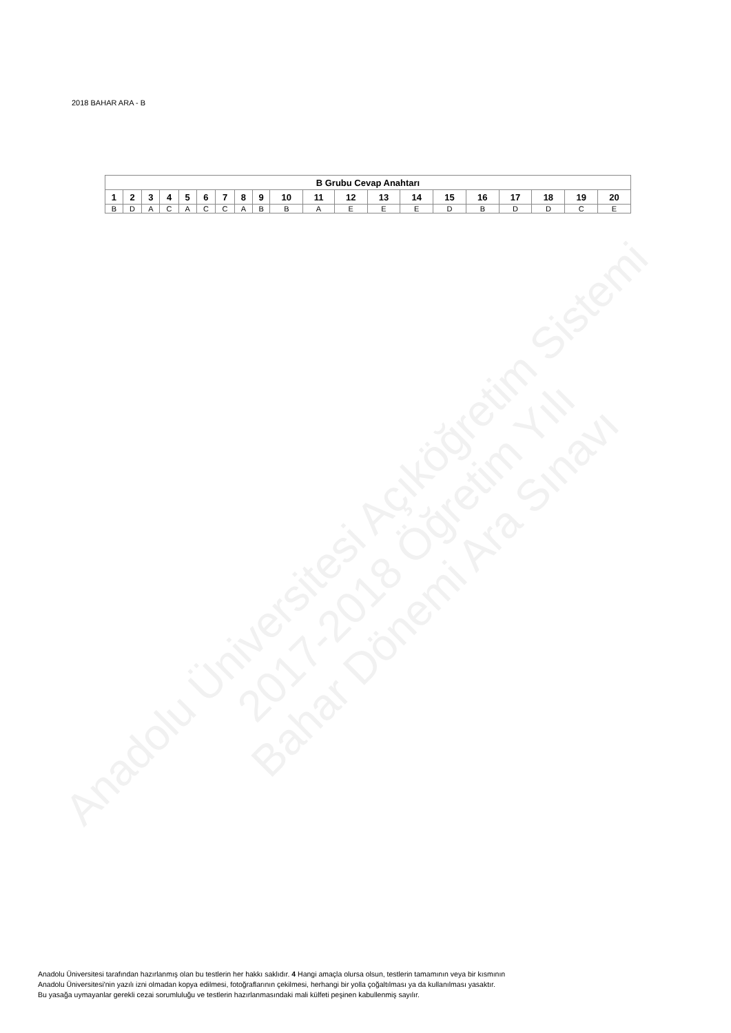Anadolu Üniversitesi Açıköğretim Sistemi
2017-2018 Öğretim Yılı
Bahar Dönemi Ara Sınavı
2018 BAHAR ARA - B
| B Grubu Cevap Anahtarı | | | | | | | | | | | | | | | | | | | |
| --- | --- | --- | --- | --- | --- | --- | --- | --- | --- | --- | --- | --- | --- | --- | --- | --- | --- | --- | --- |
| 1 | 2 | 3 | 4 | 5 | 6 | 7 | 8 | 9 | 10 | 11 | 12 | 13 | 14 | 15 | 16 | 17 | 18 | 19 | 20 |
| B | D | A | C | A | C | C | A | B | B | A | E | E | E | D | B | D | D | C | E |
Anadolu Üniversitesi tarafından hazırlanmış olan bu testlerin her hakkı saklıdır. 4 Hangi amaçla olursa olsun, testlerin tamamının veya bir kısmının
Anadolu Üniversitesi'nin yazılı izni olmadan kopya edilmesi, fotoğraflarının çekilmesi, herhangi bir yolla çoğaltılması ya da kullanılması yasaktır.
Bu yasağa uymayanlar gerekli cezai sorumluluğu ve testlerin hazırlanmasındaki mali külfeti peşinen kabullenmiş sayılır.